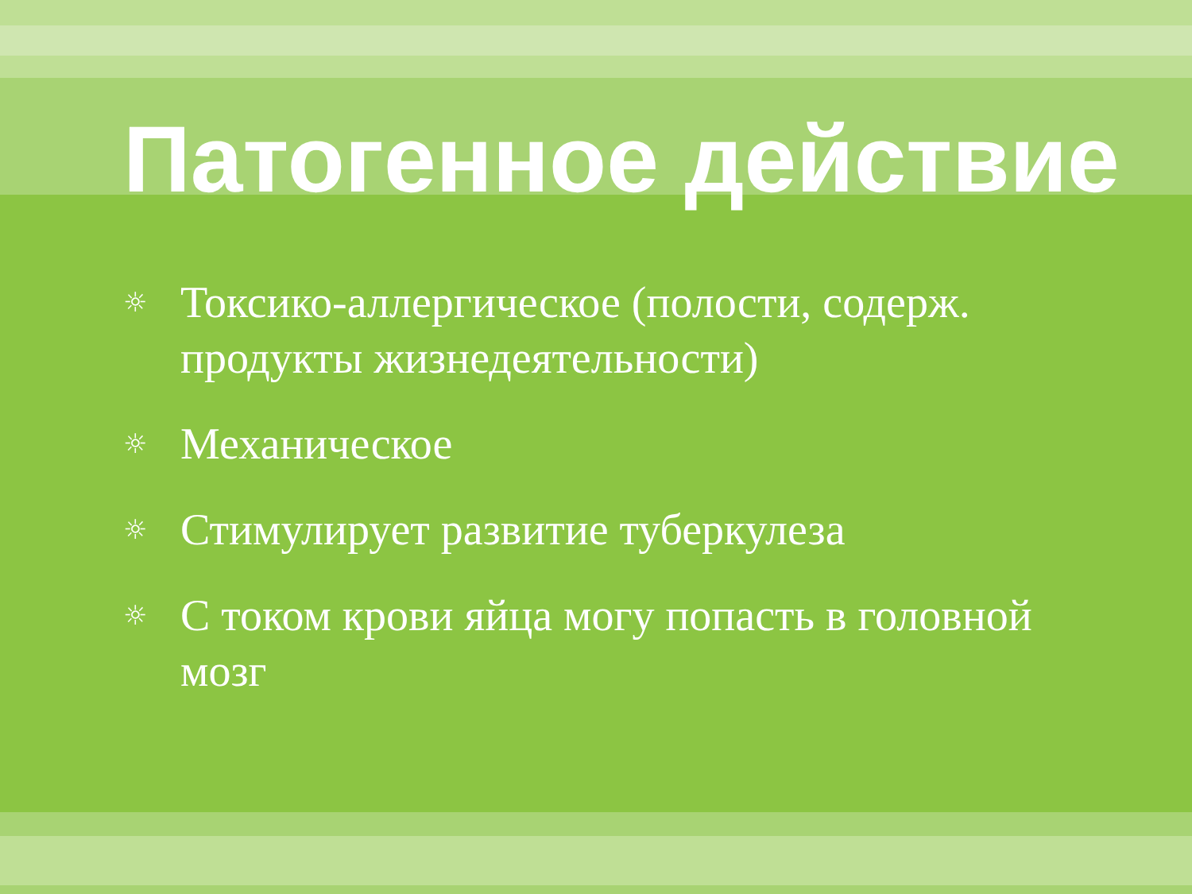Патогенное действие
☼ Токсико-аллергическое (полости, содерж. продукты жизнедеятельности)
☼ Механическое
☼ Стимулирует развитие туберкулеза
☼ С током крови яйца могу попасть в головной мозг